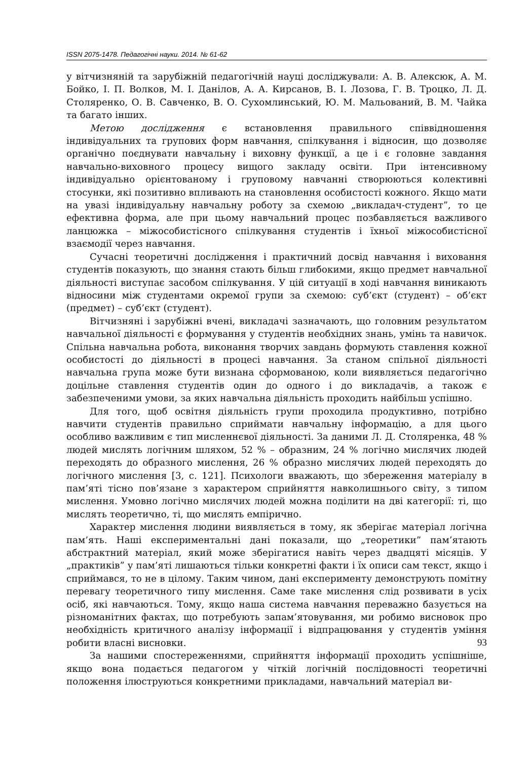ISSN 2075-1478. Педагогічні науки. 2014. № 61-62
у вітчизняній та зарубіжній педагогічній науці досліджували: А. В. Алексюк, А. М. Бойко, І. П. Волков, М. І. Данілов, А. А. Кирсанов, В. І. Лозова, Г. В. Троцко, Л. Д. Столяренко, О. В. Савченко, В. О. Сухомлинський, Ю. М. Мальований, В. М. Чайка та багато інших.
Метою дослідження є встановлення правильного співвідношення індивідуальних та групових форм навчання, спілкування і відносин, що дозволяє органічно поєднувати навчальну і виховну функції, а це і є головне завдання навчально-виховного процесу вищого закладу освіти. При інтенсивному індивідуально орієнтованому і груповому навчанні створюються колективні стосунки, які позитивно впливають на становлення особистості кожного. Якщо мати на увазі індивідуальну навчальну роботу за схемою „викладач-студент”, то це ефективна форма, але при цьому навчальний процес позбавляється важливого ланцюжка – міжособистісного спілкування студентів і їхньої міжособистісної взаємодії через навчання.
Сучасні теоретичні дослідження і практичний досвід навчання і виховання студентів показують, що знання стають більш глибокими, якщо предмет навчальної діяльності виступає засобом спілкування. У цій ситуації в ході навчання виникають відносини між студентами окремої групи за схемою: суб’єкт (студент) – об’єкт (предмет) – суб’єкт (студент).
Вітчизняні і зарубіжні вчені, викладачі зазначають, що головним результатом навчальної діяльності є формування у студентів необхідних знань, умінь та навичок. Спільна навчальна робота, виконання творчих завдань формують ставлення кожної особистості до діяльності в процесі навчання. За станом спільної діяльності навчальна група може бути визнана сформованою, коли виявляється педагогічно доцільне ставлення студентів один до одного і до викладачів, а також є забезпеченими умови, за яких навчальна діяльність проходить найбільш успішно.
Для того, щоб освітня діяльність групи проходила продуктивно, потрібно навчити студентів правильно сприймати навчальну інформацію, а для цього особливо важливим є тип мисленнєвої діяльності. За даними Л. Д. Столяренка, 48 % людей мислять логічним шляхом, 52 % – образним, 24 % логічно мислячих людей переходять до образного мислення, 26 % образно мислячих людей переходять до логічного мислення [3, с. 121]. Психологи вважають, що збереження матеріалу в пам’яті тісно пов’язане з характером сприйняття навколишнього світу, з типом мислення. Умовно логічно мислячих людей можна поділити на дві категорії: ті, що мислять теоретично, ті, що мислять емпірично.
Характер мислення людини виявляється в тому, як зберігає матеріал логічна пам’ять. Наші експериментальні дані показали, що „теоретики” пам’ятають абстрактний матеріал, який може зберігатися навіть через двадцяті місяців. У „практиків” у пам’яті лишаються тільки конкретні факти і їх описи сам текст, якщо і сприймався, то не в цілому. Таким чином, дані експерименту демонструють помітну перевагу теоретичного типу мислення. Саме таке мислення слід розвивати в усіх осіб, які навчаються. Тому, якщо наша система навчання переважно базується на різноманітних фактах, що потребують запам’ятовування, ми робимо висновок про необхідність критичного аналізу інформації і відпрацювання у студентів уміння робити власні висновки.
За нашими спостереженнями, сприйняття інформації проходить успішніше, якщо вона подається педагогом у чіткій логічній послідовності теоретичні положення ілюструються конкретними прикладами, навчальний матеріал ви-
93